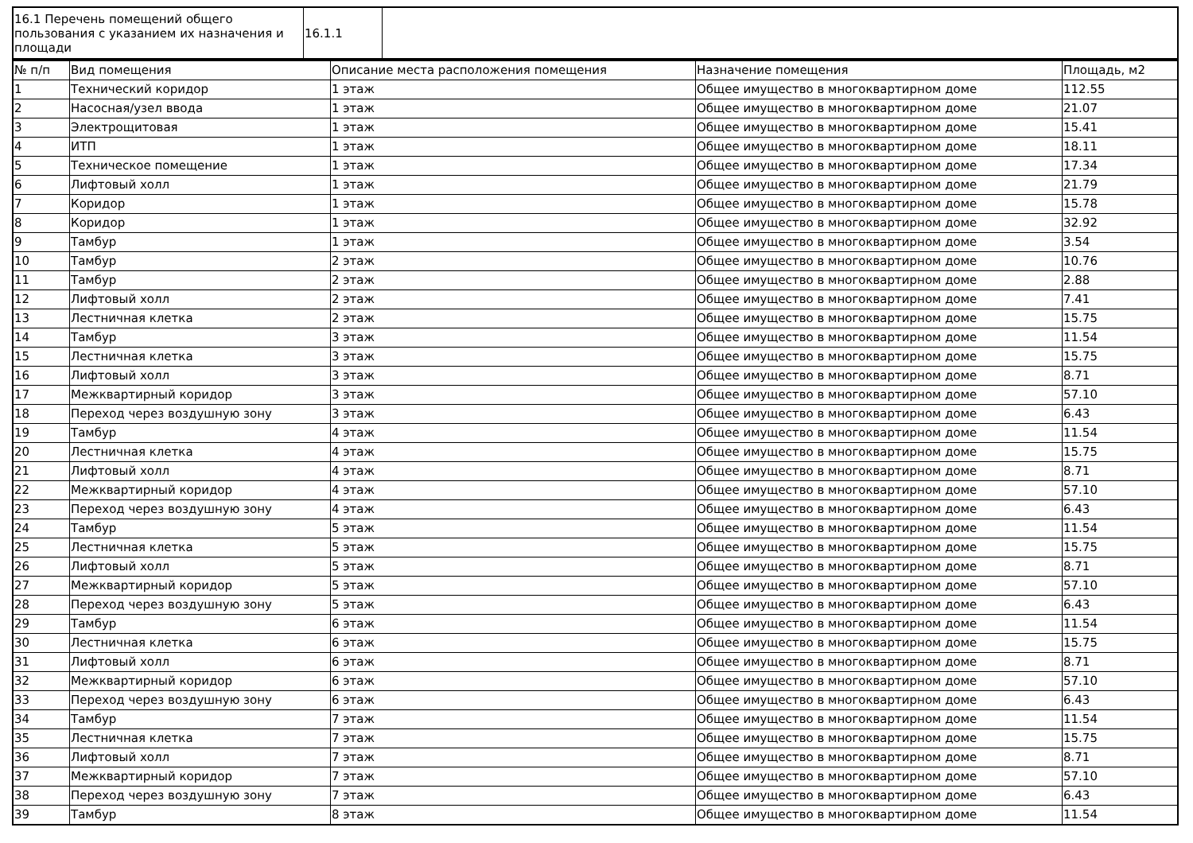| 16.1 Перечень помещений общего пользования с указанием их назначения и площади | 16.1.1 | |
| № п/п | Вид помещения | Описание места расположения помещения | Назначение помещения | Площадь, м2 |
| 1 | Технический коридор | 1 этаж | Общее имущество в многоквартирном доме | 112.55 |
| 2 | Насосная/узел ввода | 1 этаж | Общее имущество в многоквартирном доме | 21.07 |
| 3 | Электрощитовая | 1 этаж | Общее имущество в многоквартирном доме | 15.41 |
| 4 | ИТП | 1 этаж | Общее имущество в многоквартирном доме | 18.11 |
| 5 | Техническое помещение | 1 этаж | Общее имущество в многоквартирном доме | 17.34 |
| 6 | Лифтовый холл | 1 этаж | Общее имущество в многоквартирном доме | 21.79 |
| 7 | Коридор | 1 этаж | Общее имущество в многоквартирном доме | 15.78 |
| 8 | Коридор | 1 этаж | Общее имущество в многоквартирном доме | 32.92 |
| 9 | Тамбур | 1 этаж | Общее имущество в многоквартирном доме | 3.54 |
| 10 | Тамбур | 2 этаж | Общее имущество в многоквартирном доме | 10.76 |
| 11 | Тамбур | 2 этаж | Общее имущество в многоквартирном доме | 2.88 |
| 12 | Лифтовый холл | 2 этаж | Общее имущество в многоквартирном доме | 7.41 |
| 13 | Лестничная клетка | 2 этаж | Общее имущество в многоквартирном доме | 15.75 |
| 14 | Тамбур | 3 этаж | Общее имущество в многоквартирном доме | 11.54 |
| 15 | Лестничная клетка | 3 этаж | Общее имущество в многоквартирном доме | 15.75 |
| 16 | Лифтовый холл | 3 этаж | Общее имущество в многоквартирном доме | 8.71 |
| 17 | Межквартирный коридор | 3 этаж | Общее имущество в многоквартирном доме | 57.10 |
| 18 | Переход через воздушную зону | 3 этаж | Общее имущество в многоквартирном доме | 6.43 |
| 19 | Тамбур | 4 этаж | Общее имущество в многоквартирном доме | 11.54 |
| 20 | Лестничная клетка | 4 этаж | Общее имущество в многоквартирном доме | 15.75 |
| 21 | Лифтовый холл | 4 этаж | Общее имущество в многоквартирном доме | 8.71 |
| 22 | Межквартирный коридор | 4 этаж | Общее имущество в многоквартирном доме | 57.10 |
| 23 | Переход через воздушную зону | 4 этаж | Общее имущество в многоквартирном доме | 6.43 |
| 24 | Тамбур | 5 этаж | Общее имущество в многоквартирном доме | 11.54 |
| 25 | Лестничная клетка | 5 этаж | Общее имущество в многоквартирном доме | 15.75 |
| 26 | Лифтовый холл | 5 этаж | Общее имущество в многоквартирном доме | 8.71 |
| 27 | Межквартирный коридор | 5 этаж | Общее имущество в многоквартирном доме | 57.10 |
| 28 | Переход через воздушную зону | 5 этаж | Общее имущество в многоквартирном доме | 6.43 |
| 29 | Тамбур | 6 этаж | Общее имущество в многоквартирном доме | 11.54 |
| 30 | Лестничная клетка | 6 этаж | Общее имущество в многоквартирном доме | 15.75 |
| 31 | Лифтовый холл | 6 этаж | Общее имущество в многоквартирном доме | 8.71 |
| 32 | Межквартирный коридор | 6 этаж | Общее имущество в многоквартирном доме | 57.10 |
| 33 | Переход через воздушную зону | 6 этаж | Общее имущество в многоквартирном доме | 6.43 |
| 34 | Тамбур | 7 этаж | Общее имущество в многоквартирном доме | 11.54 |
| 35 | Лестничная клетка | 7 этаж | Общее имущество в многоквартирном доме | 15.75 |
| 36 | Лифтовый холл | 7 этаж | Общее имущество в многоквартирном доме | 8.71 |
| 37 | Межквартирный коридор | 7 этаж | Общее имущество в многоквартирном доме | 57.10 |
| 38 | Переход через воздушную зону | 7 этаж | Общее имущество в многоквартирном доме | 6.43 |
| 39 | Тамбур | 8 этаж | Общее имущество в многоквартирном доме | 11.54 |